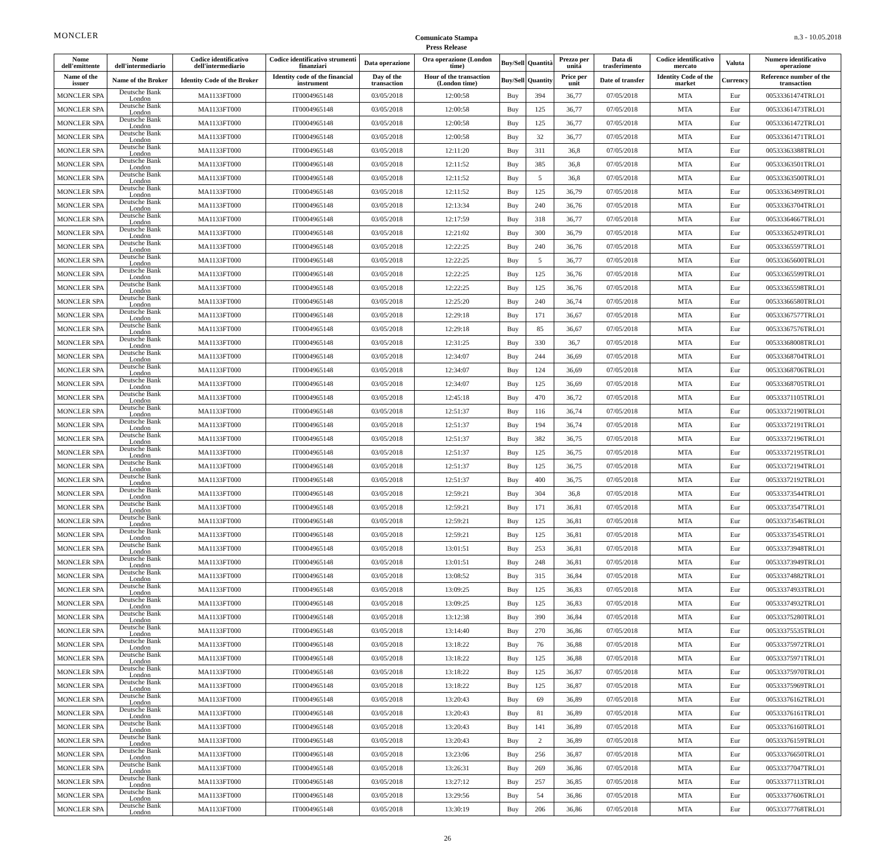MONCLER
Comunicato Stampa
Press Release
n.3 - 10.05.2018
| Nome dell'emittente | Nome dell'intermediario | Codice identificativo dell'intermediario | Codice identificativo strumenti finanziari | Data operazione | Ora operazione (London time) | Buy/Sell | Quantità | Prezzo per unità | Data di trasferimento | Codice identificativo mercato | Valuta | Numero identificativo operazione |
| --- | --- | --- | --- | --- | --- | --- | --- | --- | --- | --- | --- | --- |
| Name of the issuer | Name of the Broker | Identity Code of the Broker | Identity code of the financial instrument | Day of the transaction | Hour of the transaction (London time) | Buy/Sell | Quantity | Price per unit | Date of transfer | Identity Code of the market | Currency | Reference number of the transaction |
| MONCLER SPA | Deutsche Bank London | MA1133FT000 | IT0004965148 | 03/05/2018 | 12:00:58 | Buy | 394 | 36,77 | 07/05/2018 | MTA | Eur | 00533361474TRLO1 |
| MONCLER SPA | Deutsche Bank London | MA1133FT000 | IT0004965148 | 03/05/2018 | 12:00:58 | Buy | 125 | 36,77 | 07/05/2018 | MTA | Eur | 00533361473TRLO1 |
| MONCLER SPA | Deutsche Bank London | MA1133FT000 | IT0004965148 | 03/05/2018 | 12:00:58 | Buy | 125 | 36,77 | 07/05/2018 | MTA | Eur | 00533361472TRLO1 |
| MONCLER SPA | Deutsche Bank London | MA1133FT000 | IT0004965148 | 03/05/2018 | 12:00:58 | Buy | 32 | 36,77 | 07/05/2018 | MTA | Eur | 00533361471TRLO1 |
| MONCLER SPA | Deutsche Bank London | MA1133FT000 | IT0004965148 | 03/05/2018 | 12:11:20 | Buy | 311 | 36,8 | 07/05/2018 | MTA | Eur | 00533363388TRLO1 |
| MONCLER SPA | Deutsche Bank London | MA1133FT000 | IT0004965148 | 03/05/2018 | 12:11:52 | Buy | 385 | 36,8 | 07/05/2018 | MTA | Eur | 00533363501TRLO1 |
| MONCLER SPA | Deutsche Bank London | MA1133FT000 | IT0004965148 | 03/05/2018 | 12:11:52 | Buy | 5 | 36,8 | 07/05/2018 | MTA | Eur | 00533363500TRLO1 |
| MONCLER SPA | Deutsche Bank London | MA1133FT000 | IT0004965148 | 03/05/2018 | 12:11:52 | Buy | 125 | 36,79 | 07/05/2018 | MTA | Eur | 00533363499TRLO1 |
| MONCLER SPA | Deutsche Bank London | MA1133FT000 | IT0004965148 | 03/05/2018 | 12:13:34 | Buy | 240 | 36,76 | 07/05/2018 | MTA | Eur | 00533363704TRLO1 |
| MONCLER SPA | Deutsche Bank London | MA1133FT000 | IT0004965148 | 03/05/2018 | 12:17:59 | Buy | 318 | 36,77 | 07/05/2018 | MTA | Eur | 00533364667TRLO1 |
| MONCLER SPA | Deutsche Bank London | MA1133FT000 | IT0004965148 | 03/05/2018 | 12:21:02 | Buy | 300 | 36,79 | 07/05/2018 | MTA | Eur | 00533365249TRLO1 |
| MONCLER SPA | Deutsche Bank London | MA1133FT000 | IT0004965148 | 03/05/2018 | 12:22:25 | Buy | 240 | 36,76 | 07/05/2018 | MTA | Eur | 00533365597TRLO1 |
| MONCLER SPA | Deutsche Bank London | MA1133FT000 | IT0004965148 | 03/05/2018 | 12:22:25 | Buy | 5 | 36,77 | 07/05/2018 | MTA | Eur | 00533365600TRLO1 |
| MONCLER SPA | Deutsche Bank London | MA1133FT000 | IT0004965148 | 03/05/2018 | 12:22:25 | Buy | 125 | 36,76 | 07/05/2018 | MTA | Eur | 00533365599TRLO1 |
| MONCLER SPA | Deutsche Bank London | MA1133FT000 | IT0004965148 | 03/05/2018 | 12:22:25 | Buy | 125 | 36,76 | 07/05/2018 | MTA | Eur | 00533365598TRLO1 |
| MONCLER SPA | Deutsche Bank London | MA1133FT000 | IT0004965148 | 03/05/2018 | 12:25:20 | Buy | 240 | 36,74 | 07/05/2018 | MTA | Eur | 00533366580TRLO1 |
| MONCLER SPA | Deutsche Bank London | MA1133FT000 | IT0004965148 | 03/05/2018 | 12:29:18 | Buy | 171 | 36,67 | 07/05/2018 | MTA | Eur | 00533367577TRLO1 |
| MONCLER SPA | Deutsche Bank London | MA1133FT000 | IT0004965148 | 03/05/2018 | 12:29:18 | Buy | 85 | 36,67 | 07/05/2018 | MTA | Eur | 00533367576TRLO1 |
| MONCLER SPA | Deutsche Bank London | MA1133FT000 | IT0004965148 | 03/05/2018 | 12:31:25 | Buy | 330 | 36,7 | 07/05/2018 | MTA | Eur | 00533368008TRLO1 |
| MONCLER SPA | Deutsche Bank London | MA1133FT000 | IT0004965148 | 03/05/2018 | 12:34:07 | Buy | 244 | 36,69 | 07/05/2018 | MTA | Eur | 00533368704TRLO1 |
| MONCLER SPA | Deutsche Bank London | MA1133FT000 | IT0004965148 | 03/05/2018 | 12:34:07 | Buy | 124 | 36,69 | 07/05/2018 | MTA | Eur | 00533368706TRLO1 |
| MONCLER SPA | Deutsche Bank London | MA1133FT000 | IT0004965148 | 03/05/2018 | 12:34:07 | Buy | 125 | 36,69 | 07/05/2018 | MTA | Eur | 00533368705TRLO1 |
| MONCLER SPA | Deutsche Bank London | MA1133FT000 | IT0004965148 | 03/05/2018 | 12:45:18 | Buy | 470 | 36,72 | 07/05/2018 | MTA | Eur | 00533371105TRLO1 |
| MONCLER SPA | Deutsche Bank London | MA1133FT000 | IT0004965148 | 03/05/2018 | 12:51:37 | Buy | 116 | 36,74 | 07/05/2018 | MTA | Eur | 00533372190TRLO1 |
| MONCLER SPA | Deutsche Bank London | MA1133FT000 | IT0004965148 | 03/05/2018 | 12:51:37 | Buy | 194 | 36,74 | 07/05/2018 | MTA | Eur | 00533372191TRLO1 |
| MONCLER SPA | Deutsche Bank London | MA1133FT000 | IT0004965148 | 03/05/2018 | 12:51:37 | Buy | 382 | 36,75 | 07/05/2018 | MTA | Eur | 00533372196TRLO1 |
| MONCLER SPA | Deutsche Bank London | MA1133FT000 | IT0004965148 | 03/05/2018 | 12:51:37 | Buy | 125 | 36,75 | 07/05/2018 | MTA | Eur | 00533372195TRLO1 |
| MONCLER SPA | Deutsche Bank London | MA1133FT000 | IT0004965148 | 03/05/2018 | 12:51:37 | Buy | 125 | 36,75 | 07/05/2018 | MTA | Eur | 00533372194TRLO1 |
| MONCLER SPA | Deutsche Bank London | MA1133FT000 | IT0004965148 | 03/05/2018 | 12:51:37 | Buy | 400 | 36,75 | 07/05/2018 | MTA | Eur | 00533372192TRLO1 |
| MONCLER SPA | Deutsche Bank London | MA1133FT000 | IT0004965148 | 03/05/2018 | 12:59:21 | Buy | 304 | 36,8 | 07/05/2018 | MTA | Eur | 00533373544TRLO1 |
| MONCLER SPA | Deutsche Bank London | MA1133FT000 | IT0004965148 | 03/05/2018 | 12:59:21 | Buy | 171 | 36,81 | 07/05/2018 | MTA | Eur | 00533373547TRLO1 |
| MONCLER SPA | Deutsche Bank London | MA1133FT000 | IT0004965148 | 03/05/2018 | 12:59:21 | Buy | 125 | 36,81 | 07/05/2018 | MTA | Eur | 00533373546TRLO1 |
| MONCLER SPA | Deutsche Bank London | MA1133FT000 | IT0004965148 | 03/05/2018 | 12:59:21 | Buy | 125 | 36,81 | 07/05/2018 | MTA | Eur | 00533373545TRLO1 |
| MONCLER SPA | Deutsche Bank London | MA1133FT000 | IT0004965148 | 03/05/2018 | 13:01:51 | Buy | 253 | 36,81 | 07/05/2018 | MTA | Eur | 00533373948TRLO1 |
| MONCLER SPA | Deutsche Bank London | MA1133FT000 | IT0004965148 | 03/05/2018 | 13:01:51 | Buy | 248 | 36,81 | 07/05/2018 | MTA | Eur | 00533373949TRLO1 |
| MONCLER SPA | Deutsche Bank London | MA1133FT000 | IT0004965148 | 03/05/2018 | 13:08:52 | Buy | 315 | 36,84 | 07/05/2018 | MTA | Eur | 00533374882TRLO1 |
| MONCLER SPA | Deutsche Bank London | MA1133FT000 | IT0004965148 | 03/05/2018 | 13:09:25 | Buy | 125 | 36,83 | 07/05/2018 | MTA | Eur | 00533374933TRLO1 |
| MONCLER SPA | Deutsche Bank London | MA1133FT000 | IT0004965148 | 03/05/2018 | 13:09:25 | Buy | 125 | 36,83 | 07/05/2018 | MTA | Eur | 00533374932TRLO1 |
| MONCLER SPA | Deutsche Bank London | MA1133FT000 | IT0004965148 | 03/05/2018 | 13:12:38 | Buy | 390 | 36,84 | 07/05/2018 | MTA | Eur | 00533375280TRLO1 |
| MONCLER SPA | Deutsche Bank London | MA1133FT000 | IT0004965148 | 03/05/2018 | 13:14:40 | Buy | 270 | 36,86 | 07/05/2018 | MTA | Eur | 00533375535TRLO1 |
| MONCLER SPA | Deutsche Bank London | MA1133FT000 | IT0004965148 | 03/05/2018 | 13:18:22 | Buy | 76 | 36,88 | 07/05/2018 | MTA | Eur | 00533375972TRLO1 |
| MONCLER SPA | Deutsche Bank London | MA1133FT000 | IT0004965148 | 03/05/2018 | 13:18:22 | Buy | 125 | 36,88 | 07/05/2018 | MTA | Eur | 00533375971TRLO1 |
| MONCLER SPA | Deutsche Bank London | MA1133FT000 | IT0004965148 | 03/05/2018 | 13:18:22 | Buy | 125 | 36,87 | 07/05/2018 | MTA | Eur | 00533375970TRLO1 |
| MONCLER SPA | Deutsche Bank London | MA1133FT000 | IT0004965148 | 03/05/2018 | 13:18:22 | Buy | 125 | 36,87 | 07/05/2018 | MTA | Eur | 00533375969TRLO1 |
| MONCLER SPA | Deutsche Bank London | MA1133FT000 | IT0004965148 | 03/05/2018 | 13:20:43 | Buy | 69 | 36,89 | 07/05/2018 | MTA | Eur | 00533376162TRLO1 |
| MONCLER SPA | Deutsche Bank London | MA1133FT000 | IT0004965148 | 03/05/2018 | 13:20:43 | Buy | 81 | 36,89 | 07/05/2018 | MTA | Eur | 00533376161TRLO1 |
| MONCLER SPA | Deutsche Bank London | MA1133FT000 | IT0004965148 | 03/05/2018 | 13:20:43 | Buy | 141 | 36,89 | 07/05/2018 | MTA | Eur | 00533376160TRLO1 |
| MONCLER SPA | Deutsche Bank London | MA1133FT000 | IT0004965148 | 03/05/2018 | 13:20:43 | Buy | 2 | 36,89 | 07/05/2018 | MTA | Eur | 00533376159TRLO1 |
| MONCLER SPA | Deutsche Bank London | MA1133FT000 | IT0004965148 | 03/05/2018 | 13:23:06 | Buy | 256 | 36,87 | 07/05/2018 | MTA | Eur | 00533376650TRLO1 |
| MONCLER SPA | Deutsche Bank London | MA1133FT000 | IT0004965148 | 03/05/2018 | 13:26:31 | Buy | 269 | 36,86 | 07/05/2018 | MTA | Eur | 00533377047TRLO1 |
| MONCLER SPA | Deutsche Bank London | MA1133FT000 | IT0004965148 | 03/05/2018 | 13:27:12 | Buy | 257 | 36,85 | 07/05/2018 | MTA | Eur | 00533377113TRLO1 |
| MONCLER SPA | Deutsche Bank London | MA1133FT000 | IT0004965148 | 03/05/2018 | 13:29:56 | Buy | 54 | 36,86 | 07/05/2018 | MTA | Eur | 00533377606TRLO1 |
| MONCLER SPA | Deutsche Bank London | MA1133FT000 | IT0004965148 | 03/05/2018 | 13:30:19 | Buy | 206 | 36,86 | 07/05/2018 | MTA | Eur | 00533377768TRLO1 |
26